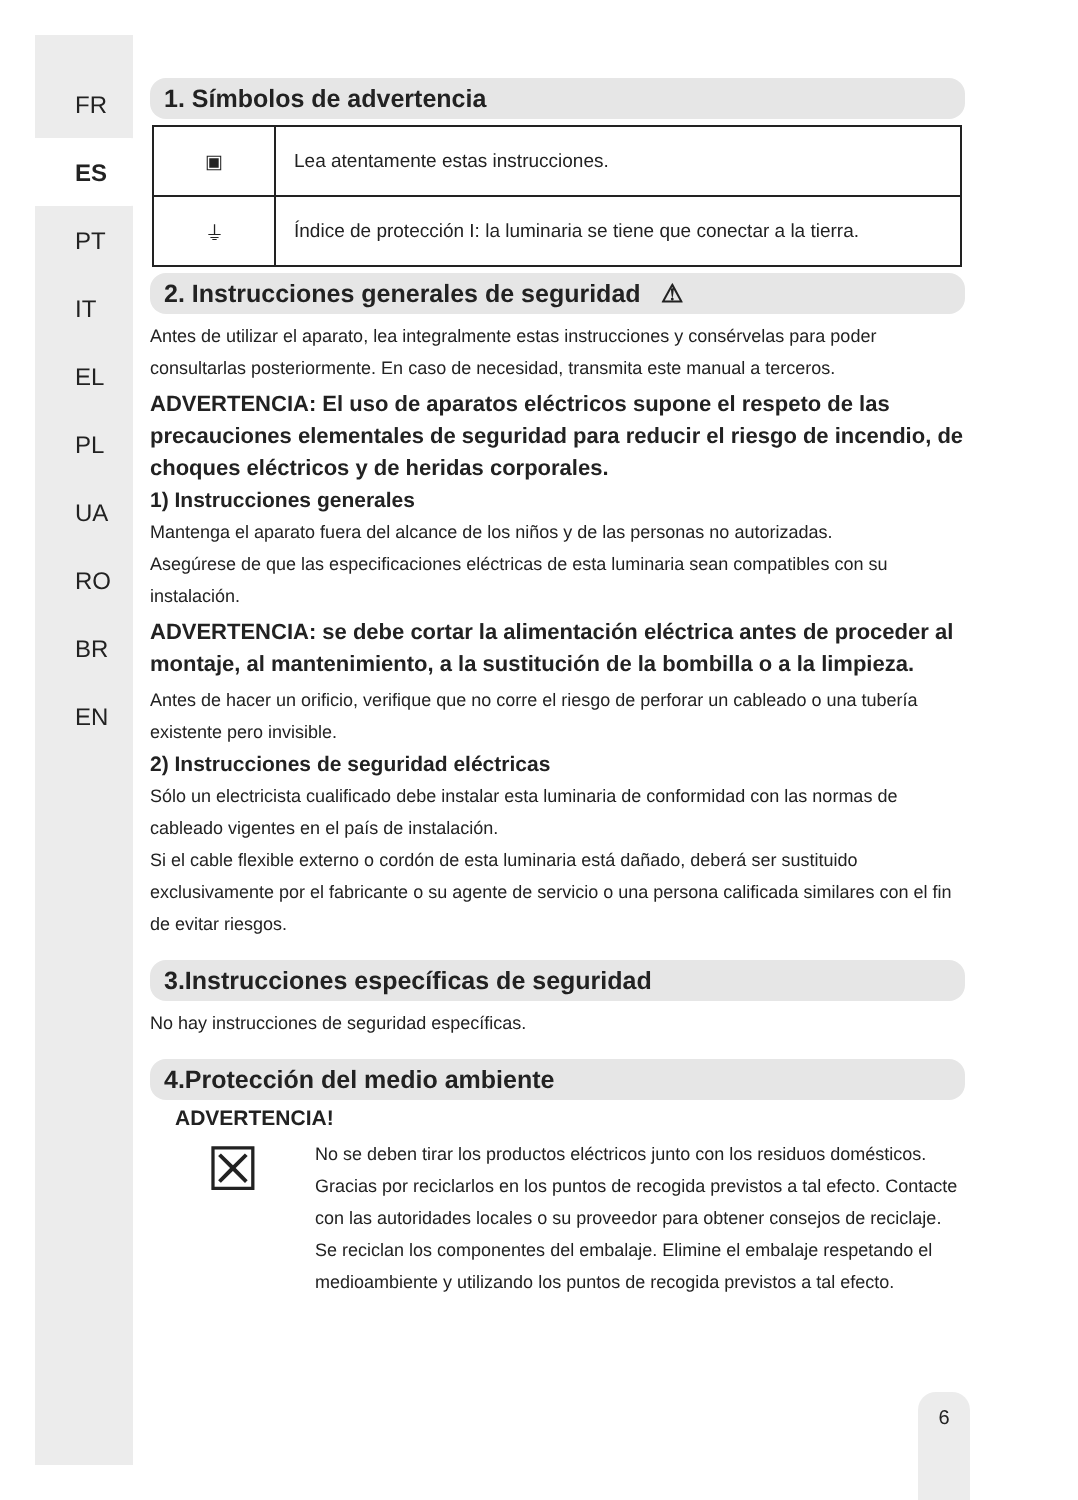FR
ES
PT
IT
EL
PL
UA
RO
BR
EN
1. Símbolos de advertencia
| ▣ | Lea atentamente estas instrucciones. |
| ⏚ | Índice de protección I: la luminaria se tiene que conectar a la tierra. |
2. Instrucciones generales de seguridad ⚠
Antes de utilizar el aparato, lea integralmente estas instrucciones y consérvelas para poder consultarlas posteriormente. En caso de necesidad, transmita este manual a terceros.
ADVERTENCIA: El uso de aparatos eléctricos supone el respeto de las precauciones elementales de seguridad para reducir el riesgo de incendio, de choques eléctricos y de heridas corporales.
1) Instrucciones generales
Mantenga el aparato fuera del alcance de los niños y de las personas no autorizadas.
Asegúrese de que las especificaciones eléctricas de esta luminaria sean compatibles con su instalación.
ADVERTENCIA: se debe cortar la alimentación eléctrica antes de proceder al montaje, al mantenimiento, a la sustitución de la bombilla o a la limpieza.
Antes de hacer un orificio, verifique que no corre el riesgo de perforar un cableado o una tubería existente pero invisible.
2) Instrucciones de seguridad eléctricas
Sólo un electricista cualificado debe instalar esta luminaria de conformidad con las normas de cableado vigentes en el país de instalación.
Si el cable flexible externo o cordón de esta luminaria está dañado, deberá ser sustituido exclusivamente por el fabricante o su agente de servicio o una persona calificada similares con el fin de evitar riesgos.
3.Instrucciones específicas de seguridad
No hay instrucciones de seguridad específicas.
4.Protección del medio ambiente
ADVERTENCIA!
☒
No se deben tirar los productos eléctricos junto con los residuos domésticos. Gracias por reciclarlos en los puntos de recogida previstos a tal efecto. Contacte con las autoridades locales o su proveedor para obtener consejos de reciclaje. Se reciclan los componentes del embalaje. Elimine el embalaje respetando el medioambiente y utilizando los puntos de recogida previstos a tal efecto.
6